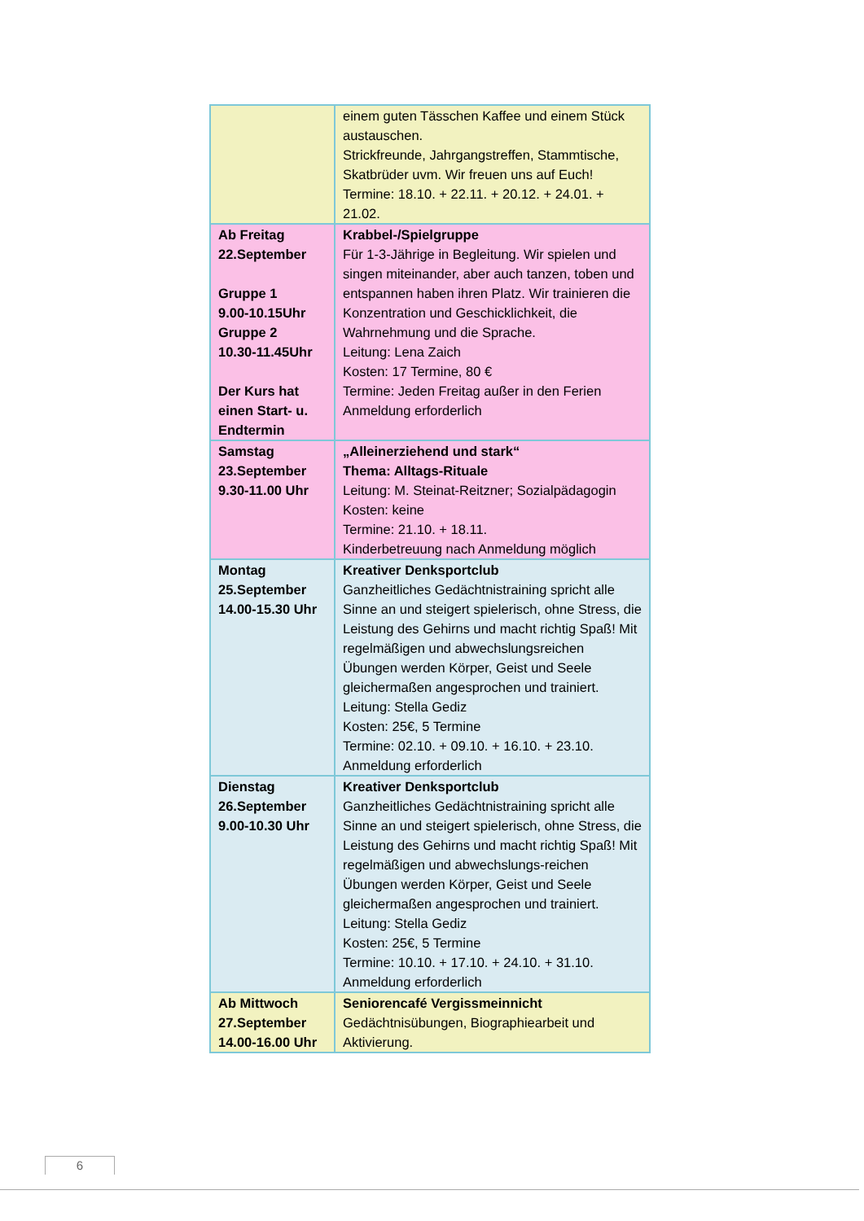| | einem guten Tässchen Kaffee und einem Stück austauschen. Strickfreunde, Jahrgangstreffen, Stammtische, Skatbrüder uvm. Wir freuen uns auf Euch! Termine: 18.10. + 22.11. + 20.12. + 24.01. + 21.02. |
| Ab Freitag 22.September Gruppe 1 9.00-10.15Uhr Gruppe 2 10.30-11.45Uhr Der Kurs hat einen Start- u. Endtermin | Krabbel-/Spielgruppe Für 1-3-Jährige in Begleitung. Wir spielen und singen miteinander, aber auch tanzen, toben und entspannen haben ihren Platz. Wir trainieren die Konzentration und Geschicklichkeit, die Wahrnehmung und die Sprache. Leitung: Lena Zaich Kosten: 17 Termine, 80 € Termine: Jeden Freitag außer in den Ferien Anmeldung erforderlich |
| Samstag 23.September 9.30-11.00 Uhr | „Alleinerziehend und stark“ Thema: Alltags-Rituale Leitung: M. Steinat-Reitzner; Sozialpädagogin Kosten: keine Termine: 21.10. + 18.11. Kinderbetreuung nach Anmeldung möglich |
| Montag 25.September 14.00-15.30 Uhr | Kreativer Denksportclub Ganzheitliches Gedächtnistraining spricht alle Sinne an und steigert spielerisch, ohne Stress, die Leistung des Gehirns und macht richtig Spaß! Mit regelmäßigen und abwechslungsreichen Übungen werden Körper, Geist und Seele gleichermaßen angesprochen und trainiert. Leitung: Stella Gediz Kosten: 25€, 5 Termine Termine: 02.10. + 09.10. + 16.10. + 23.10. Anmeldung erforderlich |
| Dienstag 26.September 9.00-10.30 Uhr | Kreativer Denksportclub Ganzheitliches Gedächtnistraining spricht alle Sinne an und steigert spielerisch, ohne Stress, die Leistung des Gehirns und macht richtig Spaß! Mit regelmäßigen und abwechslungs-reichen Übungen werden Körper, Geist und Seele gleichermaßen angesprochen und trainiert. Leitung: Stella Gediz Kosten: 25€, 5 Termine Termine: 10.10. + 17.10. + 24.10. + 31.10. Anmeldung erforderlich |
| Ab Mittwoch 27.September 14.00-16.00 Uhr | Seniorencafé Vergissmeinnicht Gedächtnisübungen, Biographiearbeit und Aktivierung. |
6